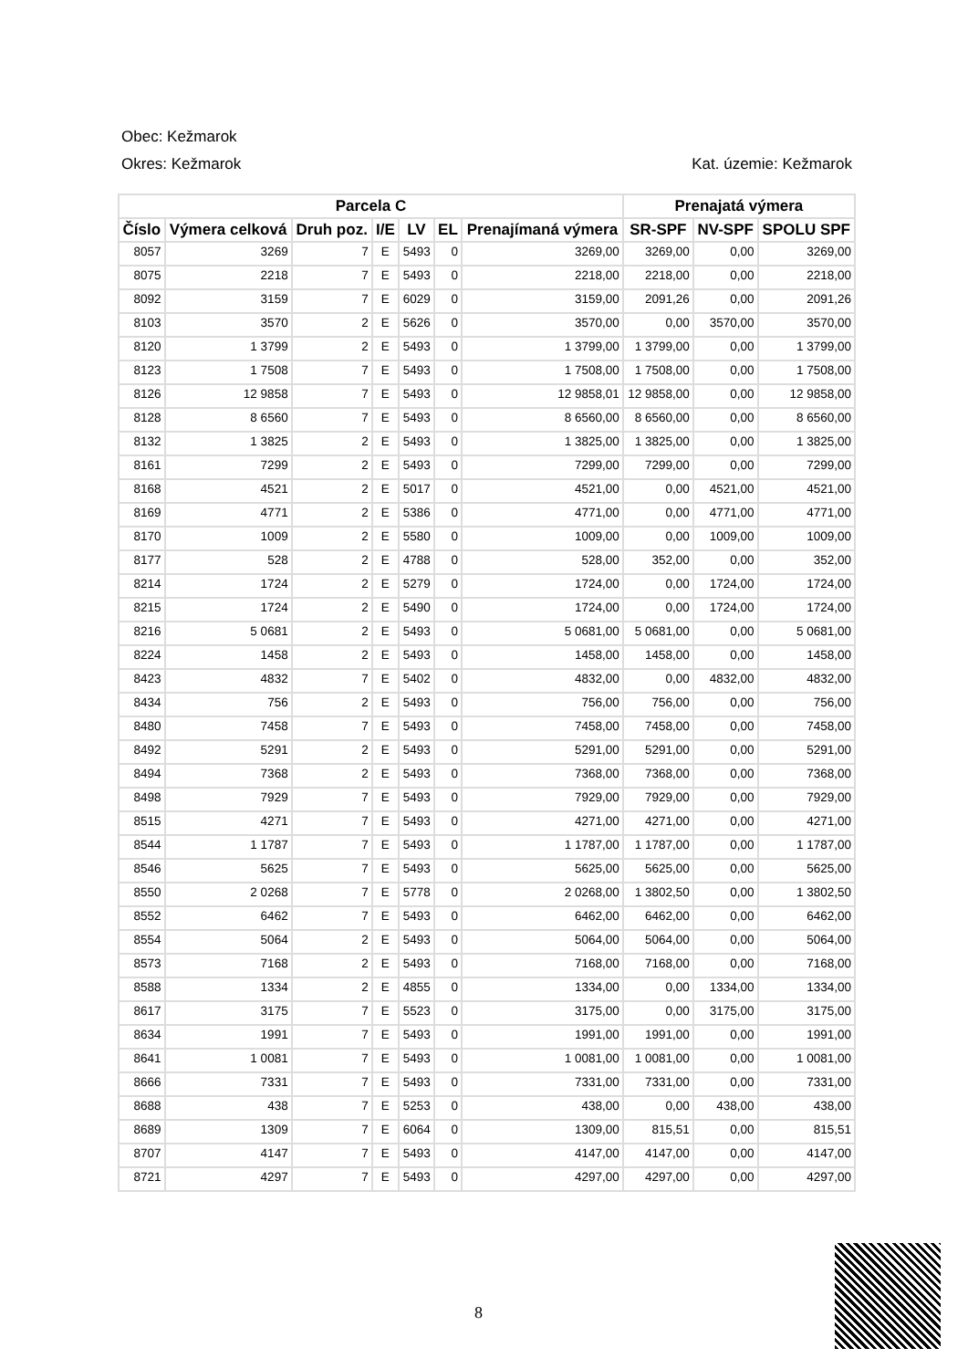Obec: Kežmarok
Okres: Kežmarok Kat. územie: Kežmarok
| Parcela C | | | | | | | Prenajatá výmera | | |
| --- | --- | --- | --- | --- | --- | --- | --- | --- | --- |
| Číslo | Výmera celková | Druh poz. | I/E | LV | EL | Prenajímaná výmera | SR-SPF | NV-SPF | SPOLU SPF |
| 8057 | 3269 | 7 | E | 5493 | 0 | 3269,00 | 3269,00 | 0,00 | 3269,00 |
| 8075 | 2218 | 7 | E | 5493 | 0 | 2218,00 | 2218,00 | 0,00 | 2218,00 |
| 8092 | 3159 | 7 | E | 6029 | 0 | 3159,00 | 2091,26 | 0,00 | 2091,26 |
| 8103 | 3570 | 2 | E | 5626 | 0 | 3570,00 | 0,00 | 3570,00 | 3570,00 |
| 8120 | 1 3799 | 2 | E | 5493 | 0 | 1 3799,00 | 1 3799,00 | 0,00 | 1 3799,00 |
| 8123 | 1 7508 | 7 | E | 5493 | 0 | 1 7508,00 | 1 7508,00 | 0,00 | 1 7508,00 |
| 8126 | 12 9858 | 7 | E | 5493 | 0 | 12 9858,01 | 12 9858,00 | 0,00 | 12 9858,00 |
| 8128 | 8 6560 | 7 | E | 5493 | 0 | 8 6560,00 | 8 6560,00 | 0,00 | 8 6560,00 |
| 8132 | 1 3825 | 2 | E | 5493 | 0 | 1 3825,00 | 1 3825,00 | 0,00 | 1 3825,00 |
| 8161 | 7299 | 2 | E | 5493 | 0 | 7299,00 | 7299,00 | 0,00 | 7299,00 |
| 8168 | 4521 | 2 | E | 5017 | 0 | 4521,00 | 0,00 | 4521,00 | 4521,00 |
| 8169 | 4771 | 2 | E | 5386 | 0 | 4771,00 | 0,00 | 4771,00 | 4771,00 |
| 8170 | 1009 | 2 | E | 5580 | 0 | 1009,00 | 0,00 | 1009,00 | 1009,00 |
| 8177 | 528 | 2 | E | 4788 | 0 | 528,00 | 352,00 | 0,00 | 352,00 |
| 8214 | 1724 | 2 | E | 5279 | 0 | 1724,00 | 0,00 | 1724,00 | 1724,00 |
| 8215 | 1724 | 2 | E | 5490 | 0 | 1724,00 | 0,00 | 1724,00 | 1724,00 |
| 8216 | 5 0681 | 2 | E | 5493 | 0 | 5 0681,00 | 5 0681,00 | 0,00 | 5 0681,00 |
| 8224 | 1458 | 2 | E | 5493 | 0 | 1458,00 | 1458,00 | 0,00 | 1458,00 |
| 8423 | 4832 | 7 | E | 5402 | 0 | 4832,00 | 0,00 | 4832,00 | 4832,00 |
| 8434 | 756 | 2 | E | 5493 | 0 | 756,00 | 756,00 | 0,00 | 756,00 |
| 8480 | 7458 | 7 | E | 5493 | 0 | 7458,00 | 7458,00 | 0,00 | 7458,00 |
| 8492 | 5291 | 2 | E | 5493 | 0 | 5291,00 | 5291,00 | 0,00 | 5291,00 |
| 8494 | 7368 | 2 | E | 5493 | 0 | 7368,00 | 7368,00 | 0,00 | 7368,00 |
| 8498 | 7929 | 7 | E | 5493 | 0 | 7929,00 | 7929,00 | 0,00 | 7929,00 |
| 8515 | 4271 | 7 | E | 5493 | 0 | 4271,00 | 4271,00 | 0,00 | 4271,00 |
| 8544 | 1 1787 | 7 | E | 5493 | 0 | 1 1787,00 | 1 1787,00 | 0,00 | 1 1787,00 |
| 8546 | 5625 | 7 | E | 5493 | 0 | 5625,00 | 5625,00 | 0,00 | 5625,00 |
| 8550 | 2 0268 | 7 | E | 5778 | 0 | 2 0268,00 | 1 3802,50 | 0,00 | 1 3802,50 |
| 8552 | 6462 | 7 | E | 5493 | 0 | 6462,00 | 6462,00 | 0,00 | 6462,00 |
| 8554 | 5064 | 2 | E | 5493 | 0 | 5064,00 | 5064,00 | 0,00 | 5064,00 |
| 8573 | 7168 | 2 | E | 5493 | 0 | 7168,00 | 7168,00 | 0,00 | 7168,00 |
| 8588 | 1334 | 2 | E | 4855 | 0 | 1334,00 | 0,00 | 1334,00 | 1334,00 |
| 8617 | 3175 | 7 | E | 5523 | 0 | 3175,00 | 0,00 | 3175,00 | 3175,00 |
| 8634 | 1991 | 7 | E | 5493 | 0 | 1991,00 | 1991,00 | 0,00 | 1991,00 |
| 8641 | 1 0081 | 7 | E | 5493 | 0 | 1 0081,00 | 1 0081,00 | 0,00 | 1 0081,00 |
| 8666 | 7331 | 7 | E | 5493 | 0 | 7331,00 | 7331,00 | 0,00 | 7331,00 |
| 8688 | 438 | 7 | E | 5253 | 0 | 438,00 | 0,00 | 438,00 | 438,00 |
| 8689 | 1309 | 7 | E | 6064 | 0 | 1309,00 | 815,51 | 0,00 | 815,51 |
| 8707 | 4147 | 7 | E | 5493 | 0 | 4147,00 | 4147,00 | 0,00 | 4147,00 |
| 8721 | 4297 | 7 | E | 5493 | 0 | 4297,00 | 4297,00 | 0,00 | 4297,00 |
8